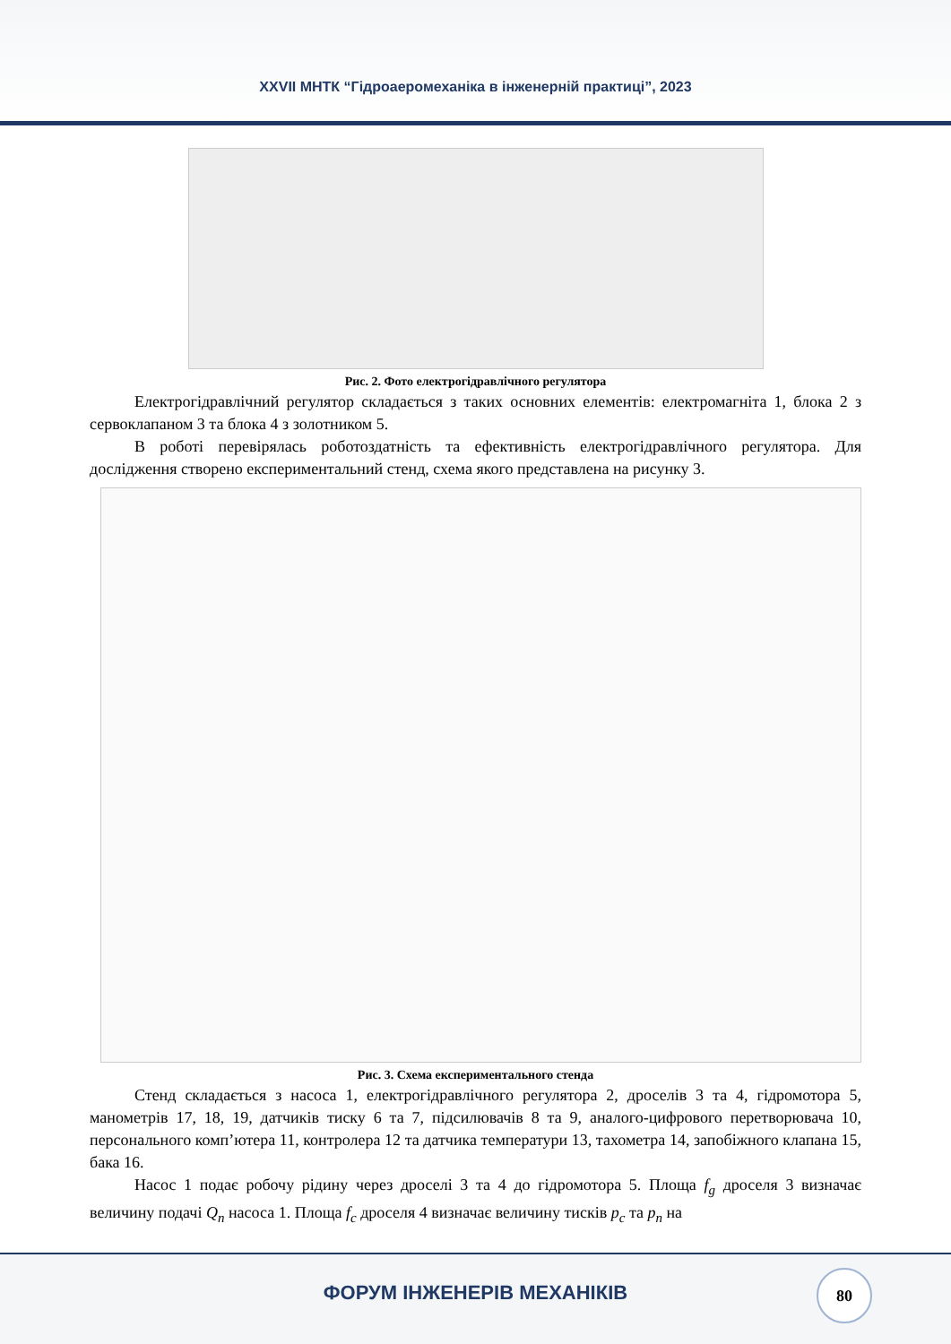XXVII МНТК “Гідроаеромеханіка в інженерній практиці”, 2023
Рис. 2. Фото електрогідравлічного регулятора
Електрогідравлічний регулятор складається з таких основних елементів: електромагніта 1, блока 2 з сервоклапаном 3 та блока 4 з золотником 5.
В роботі перевірялась роботоздатність та ефективність електрогідравлічного регулятора. Для дослідження створено експериментальний стенд, схема якого представлена на рисунку 3.
Рис. 3. Схема експериментального стенда
Стенд складається з насоса 1, електрогідравлічного регулятора 2, дроселів 3 та 4, гідромотора 5, манометрів 17, 18, 19, датчиків тиску 6 та 7, підсилювачів 8 та 9, аналого-цифрового перетворювача 10, персонального комп’ютера 11, контролера 12 та датчика температури 13, тахометра 14, запобіжного клапана 15, бака 16.
Насос 1 подає робочу рідину через дроселі 3 та 4 до гідромотора 5. Площа f<sub>g</sub> дроселя 3 визначає величину подачі Q<sub>n</sub> насоса 1. Площа f<sub>c</sub> дроселя 4 визначає величину тисків p<sub>c</sub> та p<sub>n</sub> на
ФОРУМ ІНЖЕНЕРІВ МЕХАНІКІВ
80